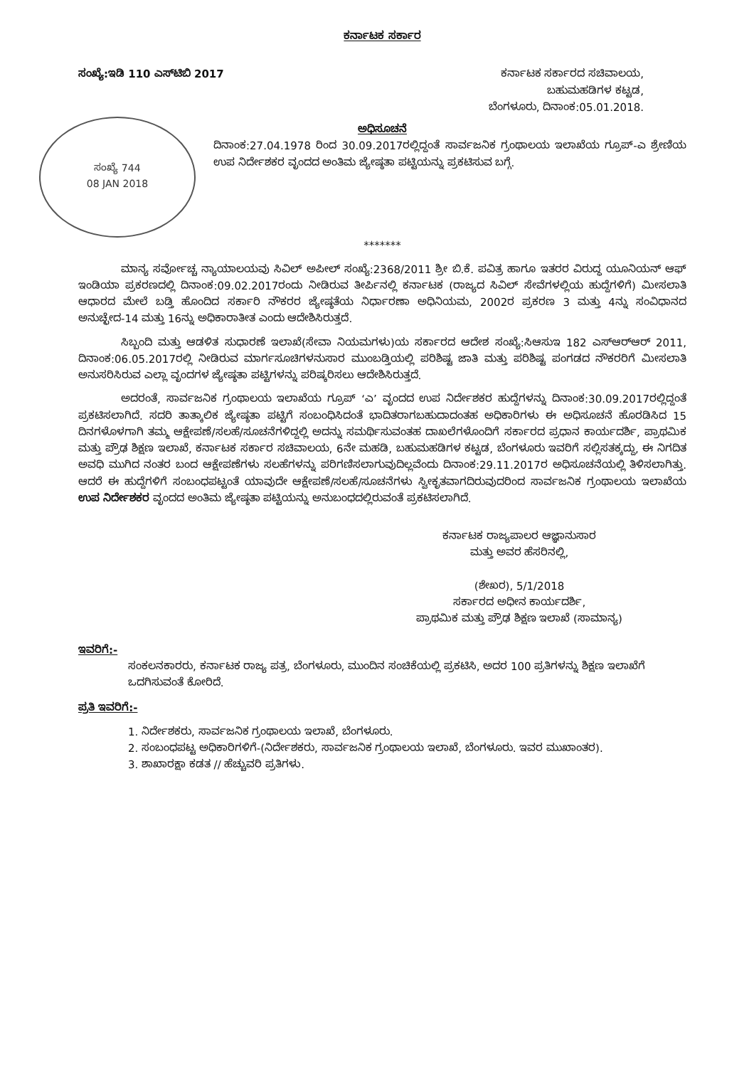ಕರ್ನಾಟಕ ಸರ್ಕಾರ
ಸಂಖ್ಯೆ:ಇಡಿ 110 ಎಸ್‌ಟಿಬಿ 2017 ಕರ್ನಾಟಕ ಸರ್ಕಾರದ ಸಚಿವಾಲಯ,
ಬಹುಮಹಡಿಗಳ ಕಟ್ಟಡ,
ಬೆಂಗಳೂರು, ದಿನಾಂಕ:05.01.2018.
ಅಧಿಸೂಚನೆ
ಸಂಖ್ಯೆ 744
08 JAN 2018
ದಿನಾಂಕ:27.04.1978 ರಿಂದ 30.09.2017ರಲ್ಲಿದ್ದಂತೆ ಸಾರ್ವಜನಿಕ ಗ್ರಂಥಾಲಯ ಇಲಾಖೆಯ ಗ್ರೂಪ್-ಎ ಶ್ರೇಣಿಯ ಉಪ ನಿರ್ದೇಶಕರ ವೃಂದದ ಅಂತಿಮ ಜ್ಯೇಷ್ಠತಾ ಪಟ್ಟಿಯನ್ನು ಪ್ರಕಟಿಸುವ ಬಗ್ಗೆ.
*******
ಮಾನ್ಯ ಸರ್ವೋಚ್ಚ ನ್ಯಾಯಾಲಯವು ಸಿವಿಲ್ ಅಪೀಲ್ ಸಂಖ್ಯೆ:2368/2011 ಶ್ರೀ ಬಿ.ಕೆ. ಪವಿತ್ರ ಹಾಗೂ ಇತರರ ವಿರುದ್ಧ ಯೂನಿಯನ್ ಆಫ್ ಇಂಡಿಯಾ ಪ್ರಕರಣದಲ್ಲಿ ದಿನಾಂಕ:09.02.2017ರಂದು ನೀಡಿರುವ ತೀರ್ಪಿನಲ್ಲಿ ಕರ್ನಾಟಕ (ರಾಜ್ಯದ ಸಿವಿಲ್ ಸೇವೆಗಳಲ್ಲಿಯ ಹುದ್ದೆಗಳಿಗೆ) ಮೀಸಲಾತಿ ಆಧಾರದ ಮೇಲೆ ಬಡ್ತಿ ಹೊಂದಿದ ಸರ್ಕಾರಿ ನೌಕರರ ಜ್ಯೇಷ್ಠತೆಯ ನಿರ್ಧಾರಣಾ ಅಧಿನಿಯಮ, 2002ರ ಪ್ರಕರಣ 3 ಮತ್ತು 4ನ್ನು ಸಂವಿಧಾನದ ಅನುಚ್ಛೇದ-14 ಮತ್ತು 16ನ್ನು ಅಧಿಕಾರಾತೀತ ಎಂದು ಆದೇಶಿಸಿರುತ್ತದೆ.
ಸಿಬ್ಬಂದಿ ಮತ್ತು ಆಡಳಿತ ಸುಧಾರಣೆ ಇಲಾಖೆ(ಸೇವಾ ನಿಯಮಗಳು)ಯ ಸರ್ಕಾರದ ಆದೇಶ ಸಂಖ್ಯೆ:ಸಿಆಸುಇ 182 ಎಸ್‌ಆರ್‌ಆರ್ 2011, ದಿನಾಂಕ:06.05.2017ರಲ್ಲಿ ನೀಡಿರುವ ಮಾರ್ಗಸೂಚಿಗಳನುಸಾರ ಮುಂಬಡ್ತಿಯಲ್ಲಿ ಪರಿಶಿಷ್ಟ ಜಾತಿ ಮತ್ತು ಪರಿಶಿಷ್ಟ ಪಂಗಡದ ನೌಕರರಿಗೆ ಮೀಸಲಾತಿ ಅನುಸರಿಸಿರುವ ಎಲ್ಲಾ ವೃಂದಗಳ ಜ್ಯೇಷ್ಠತಾ ಪಟ್ಟಿಗಳನ್ನು ಪರಿಷ್ಕರಿಸಲು ಆದೇಶಿಸಿರುತ್ತದೆ.
ಅದರಂತೆ, ಸಾರ್ವಜನಿಕ ಗ್ರಂಥಾಲಯ ಇಲಾಖೆಯ ಗ್ರೂಪ್ ‘ಎ’ ವೃಂದದ ಉಪ ನಿರ್ದೇಶಕರ ಹುದ್ದೆಗಳನ್ನು ದಿನಾಂಕ:30.09.2017ರಲ್ಲಿದ್ದಂತೆ ಪ್ರಕಟಿಸಲಾಗಿದೆ. ಸದರಿ ತಾತ್ಕಾಲಿಕ ಜ್ಯೇಷ್ಠತಾ ಪಟ್ಟಿಗೆ ಸಂಬಂಧಿಸಿದಂತೆ ಭಾದಿತರಾಗಬಹುದಾದಂತಹ ಅಧಿಕಾರಿಗಳು ಈ ಅಧಿಸೂಚನೆ ಹೊರಡಿಸಿದ 15 ದಿನಗಳೊಳಗಾಗಿ ತಮ್ಮ ಆಕ್ಷೇಪಣೆ/ಸಲಹೆ/ಸೂಚನೆಗಳಿದ್ದಲ್ಲಿ ಅದನ್ನು ಸಮರ್ಥಿಸುವಂತಹ ದಾಖಲೆಗಳೊಂದಿಗೆ ಸರ್ಕಾರದ ಪ್ರಧಾನ ಕಾರ್ಯದರ್ಶಿ, ಪ್ರಾಥಮಿಕ ಮತ್ತು ಪ್ರೌಢ ಶಿಕ್ಷಣ ಇಲಾಖೆ, ಕರ್ನಾಟಕ ಸರ್ಕಾರ ಸಚಿವಾಲಯ, 6ನೇ ಮಹಡಿ, ಬಹುಮಹಡಿಗಳ ಕಟ್ಟಡ, ಬೆಂಗಳೂರು ಇವರಿಗೆ ಸಲ್ಲಿಸತಕ್ಕದ್ದು, ಈ ನಿಗದಿತ ಅವಧಿ ಮುಗಿದ ನಂತರ ಬಂದ ಆಕ್ಷೇಪಣೆಗಳು ಸಲಹೆಗಳನ್ನು ಪರಿಗಣಿಸಲಾಗುವುದಿಲ್ಲವೆಂದು ದಿನಾಂಕ:29.11.2017ರ ಅಧಿಸೂಚನೆಯಲ್ಲಿ ತಿಳಿಸಲಾಗಿತ್ತು. ಆದರೆ ಈ ಹುದ್ದೆಗಳಿಗೆ ಸಂಬಂಧಪಟ್ಟಂತೆ ಯಾವುದೇ ಆಕ್ಷೇಪಣೆ/ಸಲಹೆ/ಸೂಚನೆಗಳು ಸ್ವೀಕೃತವಾಗದಿರುವುದರಿಂದ ಸಾರ್ವಜನಿಕ ಗ್ರಂಥಾಲಯ ಇಲಾಖೆಯ ಉಪ ನಿರ್ದೇಶಕರ ವೃಂದದ ಅಂತಿಮ ಜ್ಯೇಷ್ಠತಾ ಪಟ್ಟಿಯನ್ನು ಅನುಬಂಧದಲ್ಲಿರುವಂತೆ ಪ್ರಕಟಿಸಲಾಗಿದೆ.
ಕರ್ನಾಟಕ ರಾಜ್ಯಪಾಲರ ಆಜ್ಞಾನುಸಾರ
ಮತ್ತು ಅವರ ಹೆಸರಿನಲ್ಲಿ,
(ಶೇಖರ), 5/1/2018
ಸರ್ಕಾರದ ಅಧೀನ ಕಾರ್ಯದರ್ಶಿ,
ಪ್ರಾಥಮಿಕ ಮತ್ತು ಪ್ರೌಢ ಶಿಕ್ಷಣ ಇಲಾಖೆ (ಸಾಮಾನ್ಯ)
ಇವರಿಗೆ:-
ಸಂಕಲನಕಾರರು, ಕರ್ನಾಟಕ ರಾಜ್ಯ ಪತ್ರ, ಬೆಂಗಳೂರು, ಮುಂದಿನ ಸಂಚಿಕೆಯಲ್ಲಿ ಪ್ರಕಟಿಸಿ, ಅದರ 100 ಪ್ರತಿಗಳನ್ನು ಶಿಕ್ಷಣ ಇಲಾಖೆಗೆ ಒದಗಿಸುವಂತೆ ಕೋರಿದೆ.
ಪ್ರತಿ ಇವರಿಗೆ:-
1. ನಿರ್ದೇಶಕರು, ಸಾರ್ವಜನಿಕ ಗ್ರಂಥಾಲಯ ಇಲಾಖೆ, ಬೆಂಗಳೂರು.
2. ಸಂಬಂಧಪಟ್ಟ ಅಧಿಕಾರಿಗಳಿಗೆ-(ನಿರ್ದೇಶಕರು, ಸಾರ್ವಜನಿಕ ಗ್ರಂಥಾಲಯ ಇಲಾಖೆ, ಬೆಂಗಳೂರು. ಇವರ ಮುಖಾಂತರ).
3. ಶಾಖಾರಕ್ಷಾ ಕಡತ // ಹೆಚ್ಚುವರಿ ಪ್ರತಿಗಳು.